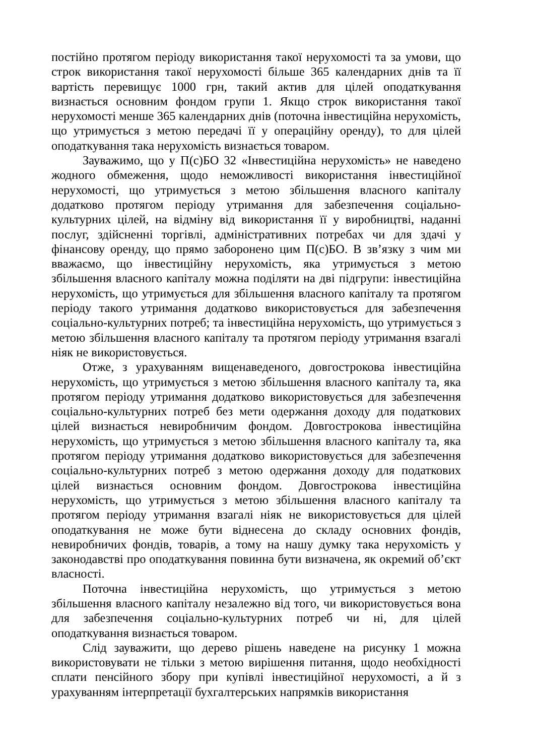постійно протягом періоду використання такої нерухомості та за умови, що строк використання такої нерухомості більше 365 календарних днів та її вартість перевищує 1000 грн, такий актив для цілей оподаткування визнається основним фондом групи 1. Якщо строк використання такої нерухомості менше 365 календарних днів (поточна інвестиційна нерухомість, що утримується з метою передачі її у операційну оренду), то для цілей оподаткування така нерухомість визнається товаром.
Зауважимо, що у П(с)БО 32 «Інвестиційна нерухомість» не наведено жодного обмеження, щодо неможливості використання інвестиційної нерухомості, що утримується з метою збільшення власного капіталу додатково протягом періоду утримання для забезпечення соціально-культурних цілей, на відміну від використання її у виробництві, наданні послуг, здійсненні торгівлі, адміністративних потребах чи для здачі у фінансову оренду, що прямо заборонено цим П(с)БО. В зв’язку з чим ми вважаємо, що інвестиційну нерухомість, яка утримується з метою збільшення власного капіталу можна поділяти на дві підгрупи: інвестиційна нерухомість, що утримується для збільшення власного капіталу та протягом періоду такого утримання додатково використовується для забезпечення соціально-культурних потреб; та інвестиційна нерухомість, що утримується з метою збільшення власного капіталу та протягом періоду утримання взагалі ніяк не використовується.
Отже, з урахуванням вищенаведеного, довгострокова інвестиційна нерухомість, що утримується з метою збільшення власного капіталу та, яка протягом періоду утримання додатково використовується для забезпечення соціально-культурних потреб без мети одержання доходу для податкових цілей визнається невиробничим фондом. Довгострокова інвестиційна нерухомість, що утримується з метою збільшення власного капіталу та, яка протягом періоду утримання додатково використовується для забезпечення соціально-культурних потреб з метою одержання доходу для податкових цілей визнається основним фондом. Довгострокова інвестиційна нерухомість, що утримується з метою збільшення власного капіталу та протягом періоду утримання взагалі ніяк не використовується для цілей оподаткування не може бути віднесена до складу основних фондів, невиробничих фондів, товарів, а тому на нашу думку така нерухомість у законодавстві про оподаткування повинна бути визначена, як окремий об’єкт власності.
Поточна інвестиційна нерухомість, що утримується з метою збільшення власного капіталу незалежно від того, чи використовується вона для забезпечення соціально-культурних потреб чи ні, для цілей оподаткування визнається товаром.
Слід зауважити, що дерево рішень наведене на рисунку 1 можна використовувати не тільки з метою вирішення питання, щодо необхідності сплати пенсійного збору при купівлі інвестиційної нерухомості, а й з урахуванням інтерпретації бухгалтерських напрямків використання